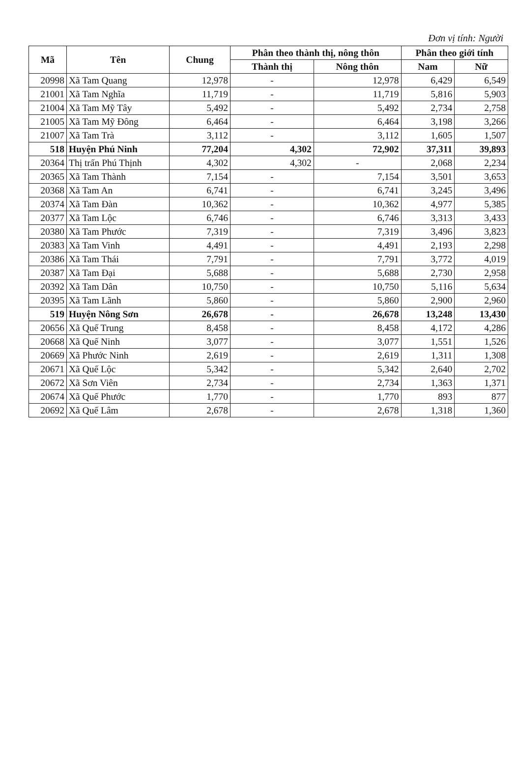Đơn vị tính: Người
| Mã | Tên | Chung | Phân theo thành thị, nông thôn | | Phân theo giới tính | |
| --- | --- | --- | --- | --- | --- | --- |
| | | | Thành thị | Nông thôn | Nam | Nữ |
| 20998 | Xã Tam Quang | 12,978 | - | 12,978 | 6,429 | 6,549 |
| 21001 | Xã Tam Nghĩa | 11,719 | - | 11,719 | 5,816 | 5,903 |
| 21004 | Xã Tam Mỹ Tây | 5,492 | - | 5,492 | 2,734 | 2,758 |
| 21005 | Xã Tam Mỹ Đông | 6,464 | - | 6,464 | 3,198 | 3,266 |
| 21007 | Xã Tam Trà | 3,112 | - | 3,112 | 1,605 | 1,507 |
| 518 | Huyện Phú Ninh | 77,204 | 4,302 | 72,902 | 37,311 | 39,893 |
| 20364 | Thị trấn Phú Thịnh | 4,302 | 4,302 | - | 2,068 | 2,234 |
| 20365 | Xã Tam Thành | 7,154 | - | 7,154 | 3,501 | 3,653 |
| 20368 | Xã Tam An | 6,741 | - | 6,741 | 3,245 | 3,496 |
| 20374 | Xã Tam Đàn | 10,362 | - | 10,362 | 4,977 | 5,385 |
| 20377 | Xã Tam Lộc | 6,746 | - | 6,746 | 3,313 | 3,433 |
| 20380 | Xã Tam Phước | 7,319 | - | 7,319 | 3,496 | 3,823 |
| 20383 | Xã Tam Vinh | 4,491 | - | 4,491 | 2,193 | 2,298 |
| 20386 | Xã Tam Thái | 7,791 | - | 7,791 | 3,772 | 4,019 |
| 20387 | Xã Tam Đại | 5,688 | - | 5,688 | 2,730 | 2,958 |
| 20392 | Xã Tam Dân | 10,750 | - | 10,750 | 5,116 | 5,634 |
| 20395 | Xã Tam Lãnh | 5,860 | - | 5,860 | 2,900 | 2,960 |
| 519 | Huyện Nông Sơn | 26,678 | - | 26,678 | 13,248 | 13,430 |
| 20656 | Xã Quế Trung | 8,458 | - | 8,458 | 4,172 | 4,286 |
| 20668 | Xã Quế Ninh | 3,077 | - | 3,077 | 1,551 | 1,526 |
| 20669 | Xã Phước Ninh | 2,619 | - | 2,619 | 1,311 | 1,308 |
| 20671 | Xã Quế Lộc | 5,342 | - | 5,342 | 2,640 | 2,702 |
| 20672 | Xã Sơn Viên | 2,734 | - | 2,734 | 1,363 | 1,371 |
| 20674 | Xã Quế Phước | 1,770 | - | 1,770 | 893 | 877 |
| 20692 | Xã Quế Lâm | 2,678 | - | 2,678 | 1,318 | 1,360 |